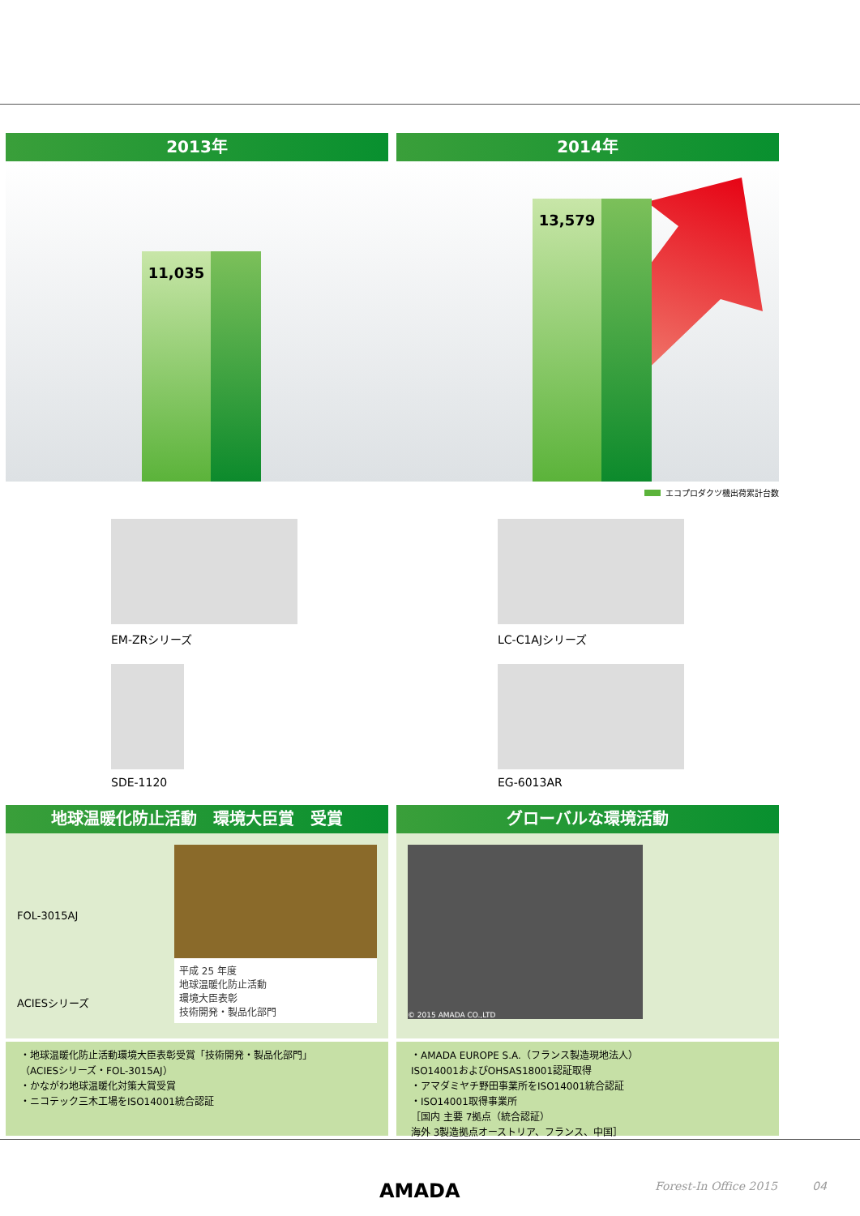2013年 2014年
11,035 13,579
エコプロダクツ機出荷累計台数
EM-ZRシリーズ
LC-C1AJシリーズ
SDE-1120
EG-6013AR
地球温暖化防止活動　環境大臣賞　受賞
平成 25 年度
地球温暖化防止活動
環境大臣表彰
技術開発・製品化部門
FOL-3015AJ
ACIESシリーズ
・地球温暖化防止活動環境大臣表彰受賞「技術開発・製品化部門」
（ACIESシリーズ・FOL-3015AJ）
・かながわ地球温暖化対策大賞受賞
・ニコテック三木工場をISO14001統合認証
グローバルな環境活動
© 2015 AMADA CO.,LTD
・AMADA EUROPE S.A.（フランス製造現地法人）
ISO14001およびOHSAS18001認証取得
・アマダミヤチ野田事業所をISO14001統合認証
・ISO14001取得事業所
［国内 主要 7拠点（統合認証）
海外 3製造拠点オーストリア、フランス、中国］
AMADA Forest-In Office 2015 04